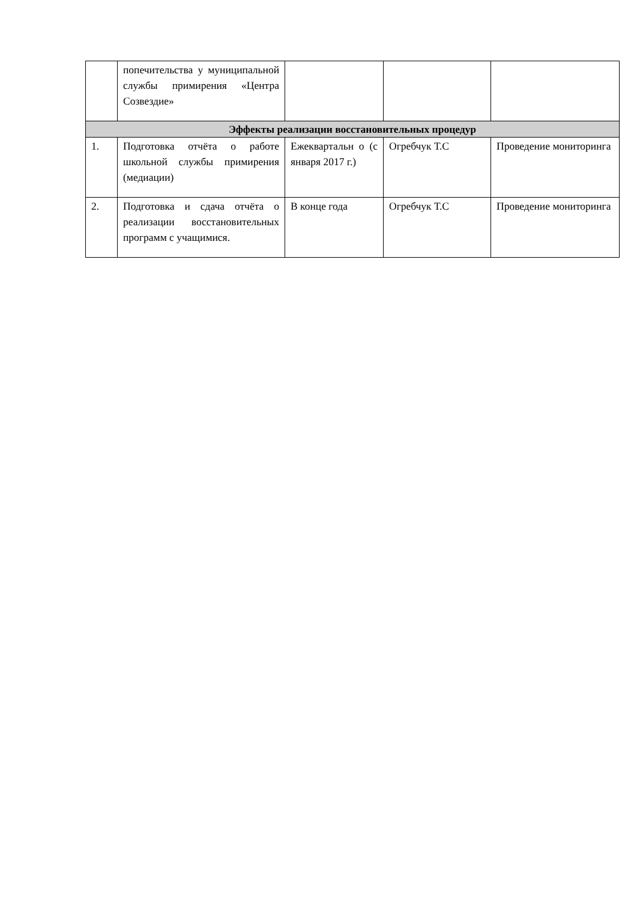| | попечительства у муниципальной службы примирения «Центра Созвездие» | | | |
| Эффекты реализации восстановительных процедур | | | | |
| 1. | Подготовка отчёта о работе школьной службы примирения (медиации) | Ежеквартальн о (с января 2017 г.) | Огребчук Т.С | Проведение мониторинга |
| 2. | Подготовка и сдача отчёта о реализации восстановительных программ с учащимися. | В конце года | Огребчук Т.С | Проведение мониторинга |